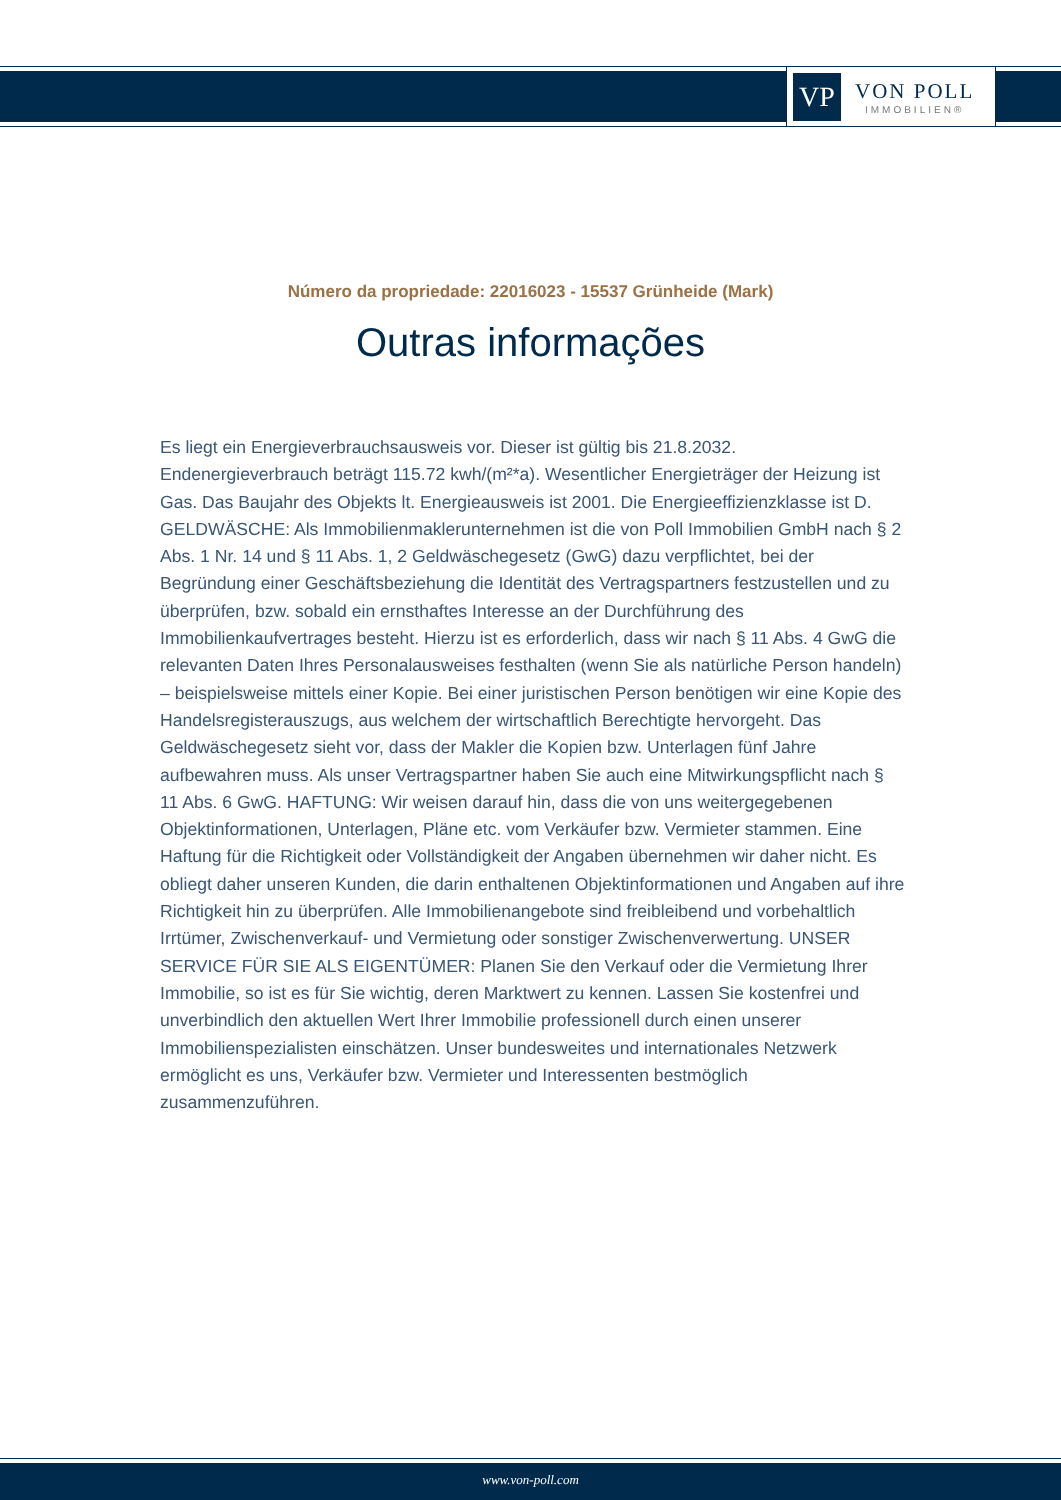VP
VON POLL
IMMOBILIEN®
Número da propriedade: 22016023 - 15537 Grünheide (Mark)
Outras informações
Es liegt ein Energieverbrauchsausweis vor. Dieser ist gültig bis 21.8.2032. Endenergieverbrauch beträgt 115.72 kwh/(m²*a). Wesentlicher Energieträger der Heizung ist Gas. Das Baujahr des Objekts lt. Energieausweis ist 2001. Die Energieeffizienzklasse ist D. GELDWÄSCHE: Als Immobilienmaklerunternehmen ist die von Poll Immobilien GmbH nach § 2 Abs. 1 Nr. 14 und § 11 Abs. 1, 2 Geldwäschegesetz (GwG) dazu verpflichtet, bei der Begründung einer Geschäftsbeziehung die Identität des Vertragspartners festzustellen und zu überprüfen, bzw. sobald ein ernsthaftes Interesse an der Durchführung des Immobilienkaufvertrages besteht. Hierzu ist es erforderlich, dass wir nach § 11 Abs. 4 GwG die relevanten Daten Ihres Personalausweises festhalten (wenn Sie als natürliche Person handeln) – beispielsweise mittels einer Kopie. Bei einer juristischen Person benötigen wir eine Kopie des Handelsregisterauszugs, aus welchem der wirtschaftlich Berechtigte hervorgeht. Das Geldwäschegesetz sieht vor, dass der Makler die Kopien bzw. Unterlagen fünf Jahre aufbewahren muss. Als unser Vertragspartner haben Sie auch eine Mitwirkungspflicht nach § 11 Abs. 6 GwG. HAFTUNG: Wir weisen darauf hin, dass die von uns weitergegebenen Objektinformationen, Unterlagen, Pläne etc. vom Verkäufer bzw. Vermieter stammen. Eine Haftung für die Richtigkeit oder Vollständigkeit der Angaben übernehmen wir daher nicht. Es obliegt daher unseren Kunden, die darin enthaltenen Objektinformationen und Angaben auf ihre Richtigkeit hin zu überprüfen. Alle Immobilienangebote sind freibleibend und vorbehaltlich Irrtümer, Zwischenverkauf- und Vermietung oder sonstiger Zwischenverwertung. UNSER SERVICE FÜR SIE ALS EIGENTÜMER: Planen Sie den Verkauf oder die Vermietung Ihrer Immobilie, so ist es für Sie wichtig, deren Marktwert zu kennen. Lassen Sie kostenfrei und unverbindlich den aktuellen Wert Ihrer Immobilie professionell durch einen unserer Immobilienspezialisten einschätzen. Unser bundesweites und internationales Netzwerk ermöglicht es uns, Verkäufer bzw. Vermieter und Interessenten bestmöglich zusammenzuführen.
www.von-poll.com